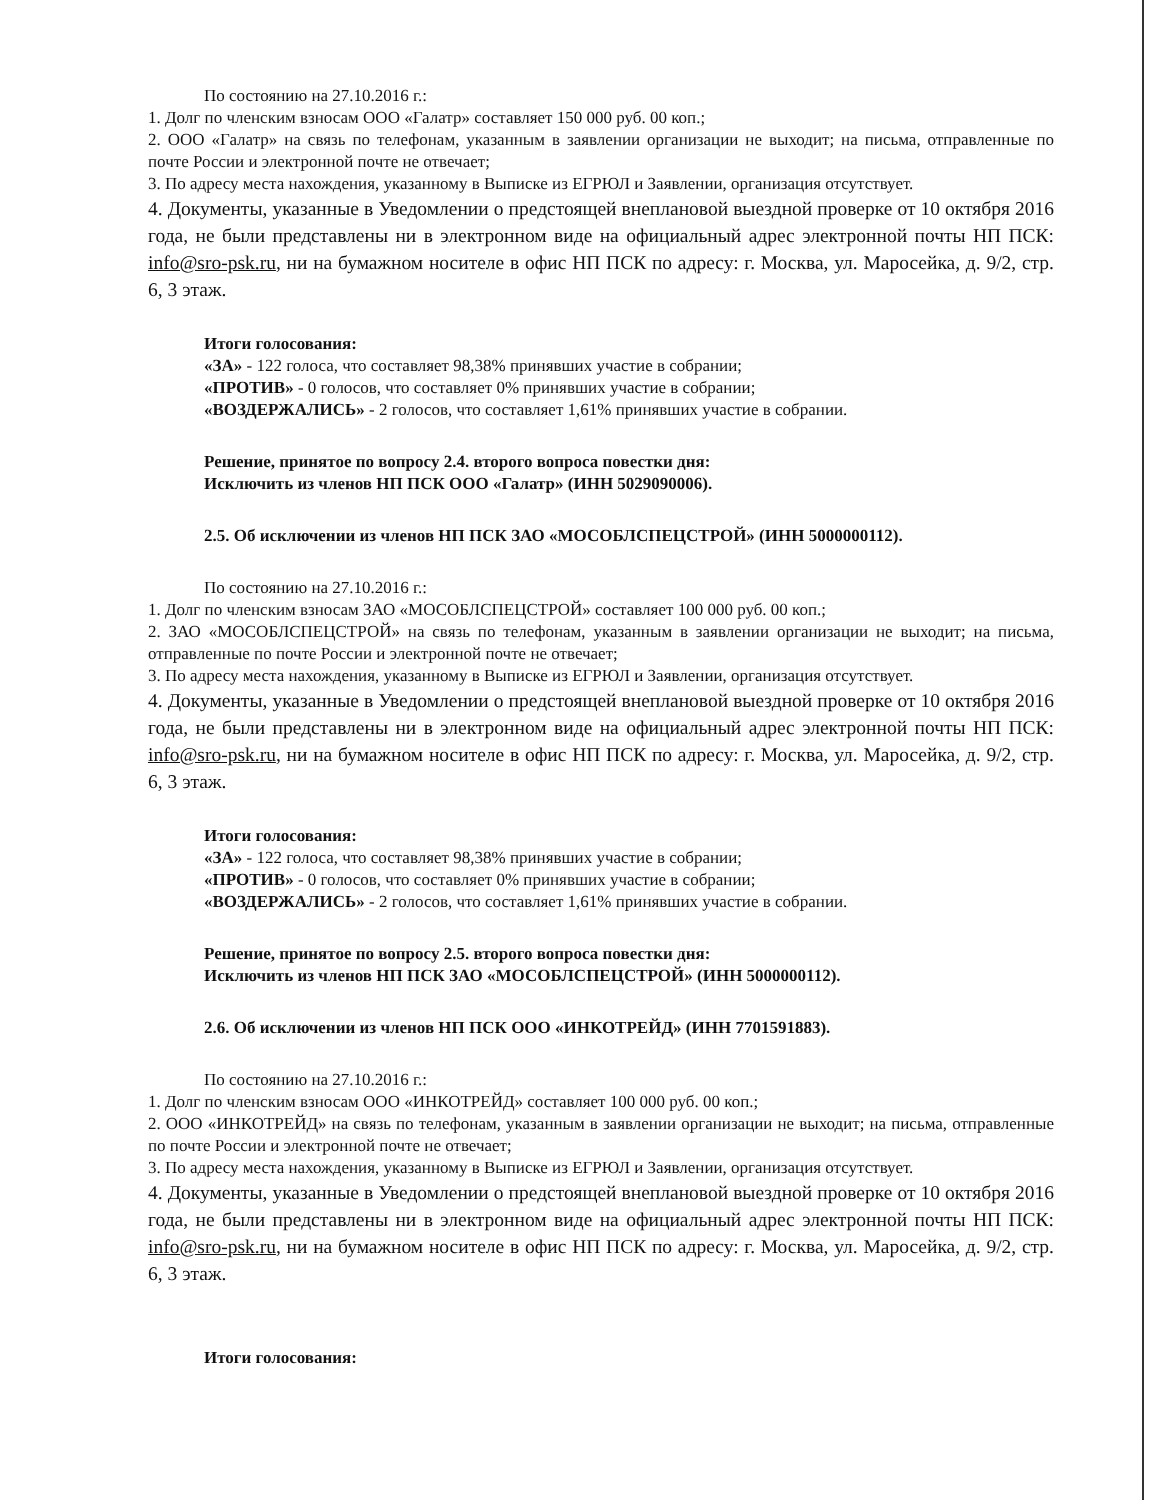По состоянию на 27.10.2016 г.:
1. Долг по членским взносам ООО «Галатр» составляет 150 000 руб. 00 коп.;
2. ООО «Галатр» на связь по телефонам, указанным в заявлении организации не выходит; на письма, отправленные по почте России и электронной почте не отвечает;
3. По адресу места нахождения, указанному в Выписке из ЕГРЮЛ и Заявлении, организация отсутствует.
4. Документы, указанные в Уведомлении о предстоящей внеплановой выездной проверке от 10 октября 2016 года, не были представлены ни в электронном виде на официальный адрес электронной почты НП ПСК: info@sro-psk.ru, ни на бумажном носителе в офис НП ПСК по адресу: г. Москва, ул. Маросейка, д. 9/2, стр. 6, 3 этаж.
Итоги голосования:
«ЗА» - 122 голоса, что составляет 98,38% принявших участие в собрании;
«ПРОТИВ» - 0 голосов, что составляет 0% принявших участие в собрании;
«ВОЗДЕРЖАЛИСЬ» - 2 голосов, что составляет 1,61% принявших участие в собрании.
Решение, принятое по вопросу 2.4. второго вопроса повестки дня:
Исключить из членов НП ПСК ООО «Галатр» (ИНН 5029090006).
2.5. Об исключении из членов НП ПСК ЗАО «МОСОБЛСПЕЦСТРОЙ» (ИНН 5000000112).
По состоянию на 27.10.2016 г.:
1. Долг по членским взносам ЗАО «МОСОБЛСПЕЦСТРОЙ» составляет 100 000 руб. 00 коп.;
2. ЗАО «МОСОБЛСПЕЦСТРОЙ» на связь по телефонам, указанным в заявлении организации не выходит; на письма, отправленные по почте России и электронной почте не отвечает;
3. По адресу места нахождения, указанному в Выписке из ЕГРЮЛ и Заявлении, организация отсутствует.
4. Документы, указанные в Уведомлении о предстоящей внеплановой выездной проверке от 10 октября 2016 года, не были представлены ни в электронном виде на официальный адрес электронной почты НП ПСК: info@sro-psk.ru, ни на бумажном носителе в офис НП ПСК по адресу: г. Москва, ул. Маросейка, д. 9/2, стр. 6, 3 этаж.
Итоги голосования:
«ЗА» - 122 голоса, что составляет 98,38% принявших участие в собрании;
«ПРОТИВ» - 0 голосов, что составляет 0% принявших участие в собрании;
«ВОЗДЕРЖАЛИСЬ» - 2 голосов, что составляет 1,61% принявших участие в собрании.
Решение, принятое по вопросу 2.5. второго вопроса повестки дня:
Исключить из членов НП ПСК ЗАО «МОСОБЛСПЕЦСТРОЙ» (ИНН 5000000112).
2.6. Об исключении из членов НП ПСК ООО «ИНКОТРЕЙД» (ИНН 7701591883).
По состоянию на 27.10.2016 г.:
1. Долг по членским взносам ООО «ИНКОТРЕЙД» составляет 100 000 руб. 00 коп.;
2. ООО «ИНКОТРЕЙД» на связь по телефонам, указанным в заявлении организации не выходит; на письма, отправленные по почте России и электронной почте не отвечает;
3. По адресу места нахождения, указанному в Выписке из ЕГРЮЛ и Заявлении, организация отсутствует.
4. Документы, указанные в Уведомлении о предстоящей внеплановой выездной проверке от 10 октября 2016 года, не были представлены ни в электронном виде на официальный адрес электронной почты НП ПСК: info@sro-psk.ru, ни на бумажном носителе в офис НП ПСК по адресу: г. Москва, ул. Маросейка, д. 9/2, стр. 6, 3 этаж.
Итоги голосования: